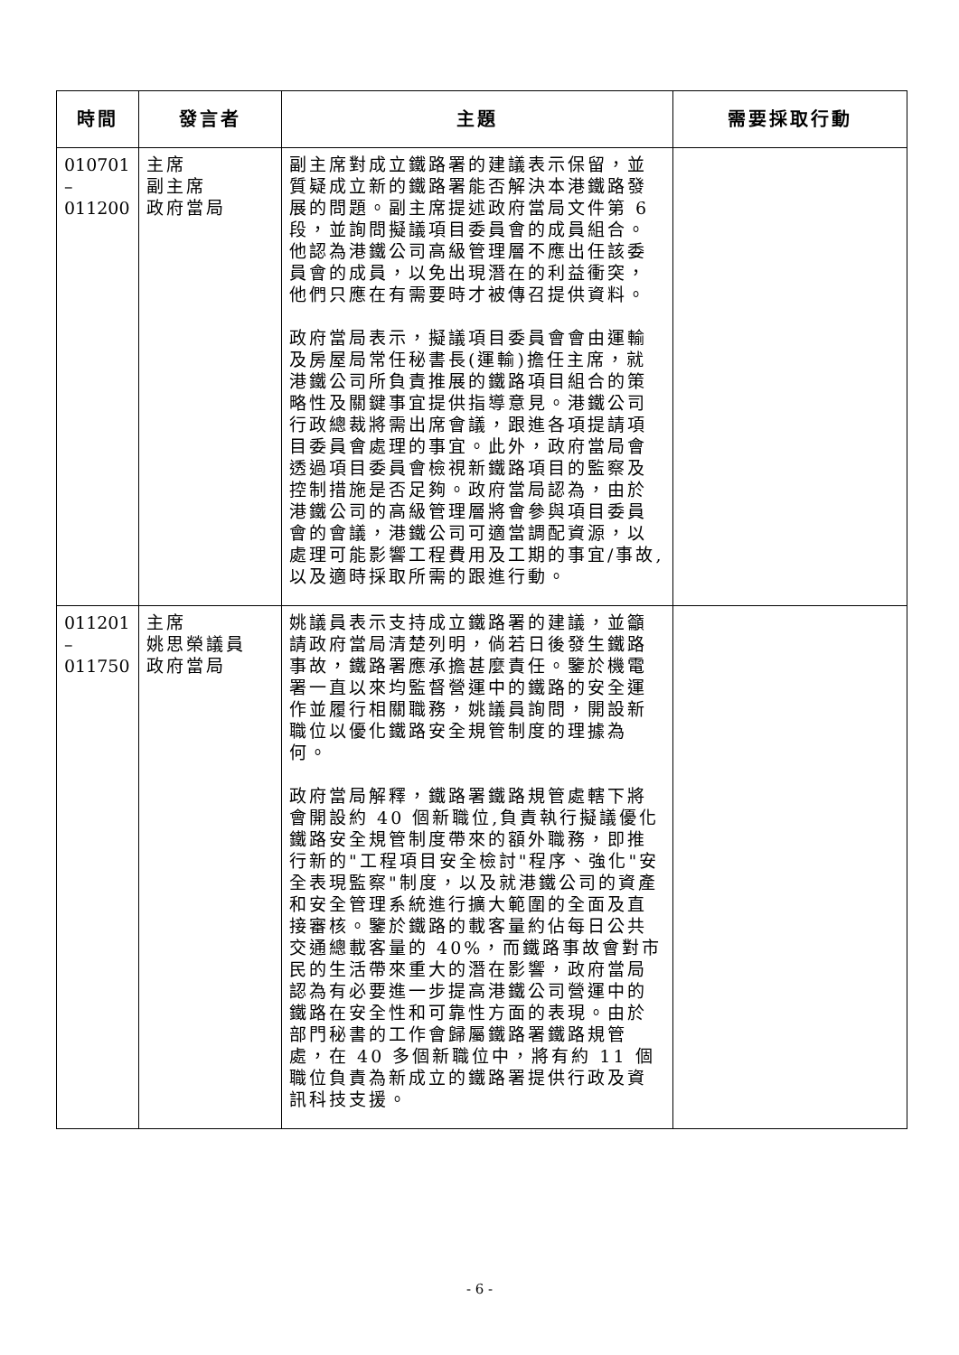| 時間 | 發言者 | 主題 | 需要採取行動 |
| --- | --- | --- | --- |
| 010701 – 011200 | 主席 副主席 政府當局 | 副主席對成立鐵路署的建議表示保留，並質疑成立新的鐵路署能否解決本港鐵路發展的問題。副主席提述政府當局文件第 6 段，並詢問擬議項目委員會的成員組合。他認為港鐵公司高級管理層不應出任該委員會的成員，以免出現潛在的利益衝突，他們只應在有需要時才被傳召提供資料。 政府當局表示，擬議項目委員會會由運輸及房屋局常任秘書長(運輸)擔任主席，就港鐵公司所負責推展的鐵路項目組合的策略性及關鍵事宜提供指導意見。港鐵公司行政總裁將需出席會議，跟進各項提請項目委員會處理的事宜。此外，政府當局會透過項目委員會檢視新鐵路項目的監察及控制措施是否足夠。政府當局認為，由於港鐵公司的高級管理層將會參與項目委員會的會議，港鐵公司可適當調配資源，以處理可能影響工程費用及工期的事宜/事故,以及適時採取所需的跟進行動。 | |
| 011201 – 011750 | 主席 姚思榮議員 政府當局 | 姚議員表示支持成立鐵路署的建議，並籲請政府當局清楚列明，倘若日後發生鐵路事故，鐵路署應承擔甚麼責任。鑒於機電署一直以來均監督營運中的鐵路的安全運作並履行相關職務，姚議員詢問，開設新職位以優化鐵路安全規管制度的理據為何。 政府當局解釋，鐵路署鐵路規管處轄下將會開設約 40 個新職位,負責執行擬議優化鐵路安全規管制度帶來的額外職務，即推行新的"工程項目安全檢討"程序、強化"安全表現監察"制度，以及就港鐵公司的資產和安全管理系統進行擴大範圍的全面及直接審核。鑒於鐵路的載客量約佔每日公共交通總載客量的 40%，而鐵路事故會對市民的生活帶來重大的潛在影響，政府當局認為有必要進一步提高港鐵公司營運中的鐵路在安全性和可靠性方面的表現。由於部門秘書的工作會歸屬鐵路署鐵路規管處，在 40 多個新職位中，將有約 11 個職位負責為新成立的鐵路署提供行政及資訊科技支援。 | |
- 6 -